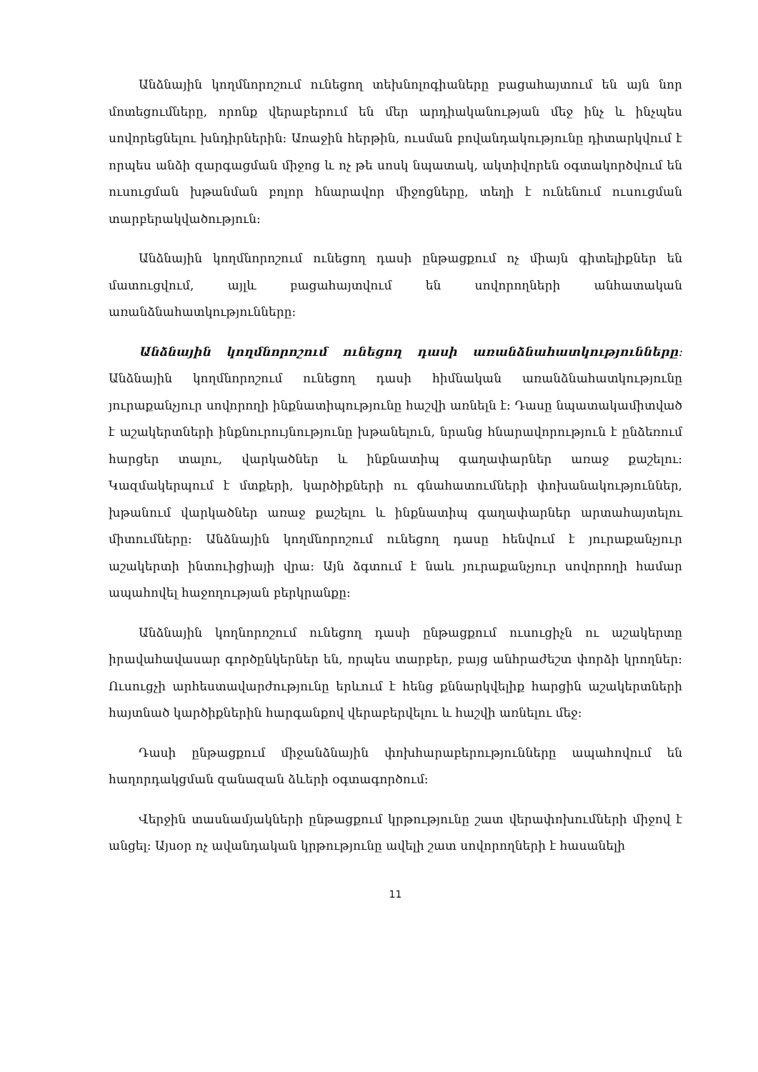Անձնային կողմնորոշում ունեցող տեխնոլոգիաները բացահայտում են այն նոր մոտեցումները, որոնք վերաբերում են մեր արդիականության մեջ ինչ և ինչպես սովորեցնելու խնդիրներին։ Առաջին հերթին, ուսման բովանդակությունը դիտարկվում է որպես անձի զարգացման միջոց և ոչ թե սոսկ նպատակ, ակտիվորեն օգտակործվում են ուսուցման խթանման բոլոր հնարավոր միջոցները, տեղի է ունենում ուսուցման տարբերակվածություն։
Անձնային կողմնորոշում ունեցող դասի ընթացքում ոչ միայն գիտելիքներ են մատուցվում, այլև բացահայտվում են սովորողների անհատական առանձնահատկությունները։
Անձնային կողմնորոշում ունեցող դասի առանձնահատկությունները։ Անձնային կողմնորոշում ունեցող դասի հիմնական առանձնահատկությունը յուրաքանչյուր սովորողի ինքնատիպությունը հաշվի առնելն է։ Դասը նպատակամիտված է աշակերտների ինքնուրույնությունը խթանելուն, նրանց հնարավորություն է ընձեռում հարցեր տալու, վարկածներ և ինքնատիպ գաղափարներ առաջ քաշելու։ Կազմակերպում է մտքերի, կարծիքների ու գնահատումների փոխանակություններ, խթանում վարկածներ առաջ քաշելու և ինքնատիպ գաղափարներ արտահայտելու միտումները։ Անձնային կողմնորոշում ունեցող դասը հենվում է յուրաքանչյուր աշակերտի ինտուիցիայի վրա։ Այն ձգտում է նաև յուրաքանչյուր սովորողի համար ապահովել հաջողության բերկրանքը։
Անձնային կողնորոշում ունեցող դասի ընթացքում ուսուցիչն ու աշակերտը իրավահավասար գործընկերներ են, որպես տարբեր, բայց անհրաժեշտ փորձի կրողներ։ Ուսուցչի արհեստավարժությունը երևում է հենց քննարկվելիք հարցին աշակերտների հայտնած կարծիքներին հարգանքով վերաբերվելու և հաշվի առնելու մեջ։
Դասի ընթացքում միջանձնային փոխհարաբերությունները ապահովում են հաղորդակցման զանազան ձևերի օգտագործում։
Վերջին տասնամյակների ընթացքում կրթությունը շատ վերափոխումների միջով է անցել։ Այսօր ոչ ավանդական կրթությունը ավելի շատ սովորողների է հասանելի
11